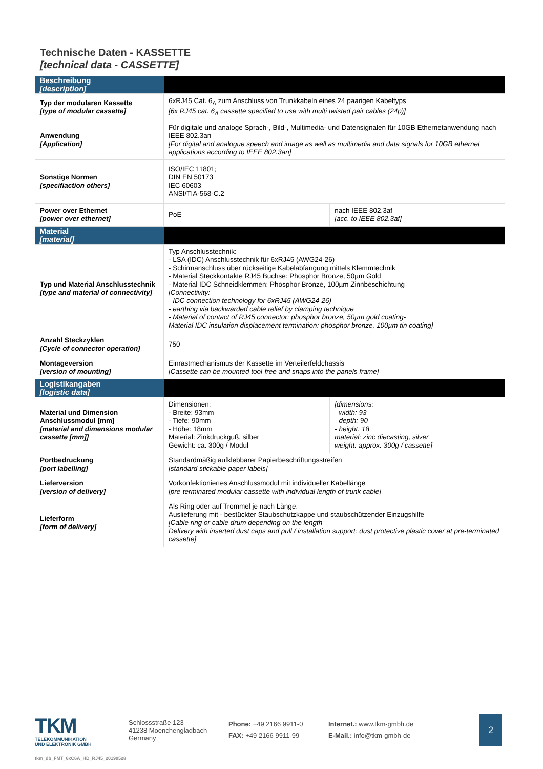Technische Daten - KASSETTE
[technical data - CASSETTE]
| Beschreibung [description] | | |
| --- | --- | --- |
| Typ der modularen Kassette [type of modular cassette] | 6xRJ45 Cat. 6<sub>A</sub> zum Anschluss von Trunkkabeln eines 24 paarigen Kabeltyps [6x RJ45 cat. 6<sub>A</sub> cassette specified to use with multi twisted pair cables (24p)] | |
| Anwendung [Application] | Für digitale und analoge Sprach-, Bild-, Multimedia- und Datensignalen für 10GB Ethernetanwendung nach IEEE 802.3an [For digital and analogue speech and image as well as multimedia and data signals for 10GB ethernet applications according to IEEE 802.3an] | |
| Sonstige Normen [specifiaction others] | ISO/IEC 11801; DIN EN 50173 IEC 60603 ANSI/TIA-568-C.2 | |
| Power over Ethernet [power over ethernet] | PoE | nach IEEE 802.3af [acc. to IEEE 802.3af] |
| Material [material] | | |
| Typ und Material Anschlusstechnik [type and material of connectivity] | Typ Anschlusstechnik: - LSA (IDC) Anschlusstechnik für 6xRJ45 (AWG24-26) - Schirmanschluss über rückseitige Kabelabfangung mittels Klemmtechnik - Material Steckkontakte RJ45 Buchse: Phosphor Bronze, 50µm Gold - Material IDC Schneidklemmen: Phosphor Bronze, 100µm Zinnbeschichtung [Connectivity: - IDC connection technology for 6xRJ45 (AWG24-26) - earthing via backwarded cable relief by clamping technique - Material of contact of RJ45 connector: phosphor bronze, 50µm gold coating- Material IDC insulation displacement termination: phosphor bronze, 100µm tin coating] | |
| Anzahl Steckzyklen [Cycle of connector operation] | 750 | |
| Montageversion [version of mounting] | Einrastmechanismus der Kassette im Verteilerfeldchassis [Cassette can be mounted tool-free and snaps into the panels frame] | |
| Logistikangaben [logistic data] | | |
| Material und Dimension Anschlussmodul [mm] [material and dimensions modular cassette [mm]] | Dimensionen: - Breite: 93mm - Tiefe: 90mm - Höhe: 18mm Material: Zinkdruckguß, silber Gewicht: ca. 300g / Modul | [dimensions: - width: 93 - depth: 90 - height: 18 material: zinc diecasting, silver weight: approx. 300g / cassette] |
| Portbedruckung [port labelling] | Standardmäßig aufklebbarer Papierbeschriftungsstreifen [standard stickable paper labels] | |
| Lieferversion [version of delivery] | Vorkonfektioniertes Anschlussmodul mit individueller Kabellänge [pre-terminated modular cassette with individual length of trunk cable] | |
| Lieferform [form of delivery] | Als Ring oder auf Trommel je nach Länge. Auslieferung mit - bestückter Staubschutzkappe und staubschützender Einzugshilfe [Cable ring or cable drum depending on the length Delivery with inserted dust caps and pull / installation support: dust protective plastic cover at pre-terminated cassette] | |
TKM
TELEKOMMUNIKATION
UND ELEKTRONIK GMBH
Schlossstraße 123
41238 Moenchengladbach
Germany
Phone: +49 2166 9911-0
FAX: +49 2166 9911-99
Internet.: www.tkm-gmbh.de
E-Mail.: info@tkm-gmbh-de
2
tkm_db_FMT_6xC6A_HD_RJ45_20190528